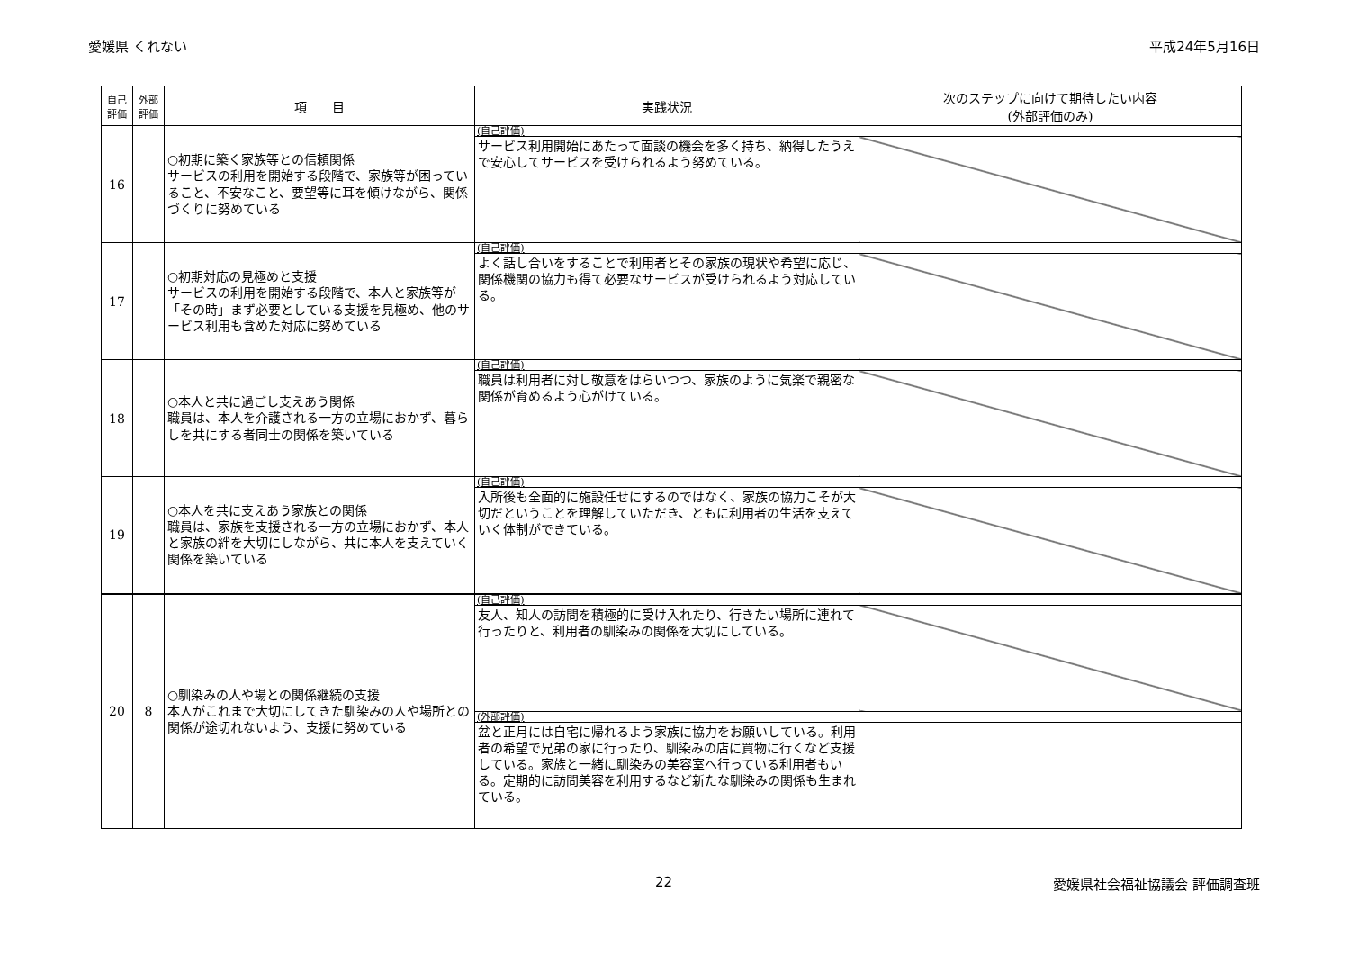愛媛県 くれない 平成24年5月16日
| 自己 評価 | 外部 評価 | 項 目 | 実践状況 | 次のステップに向けて期待したい内容 (外部評価のみ) |
| --- | --- | --- | --- | --- |
| 16 | | ○初期に築く家族等との信頼関係 サービスの利用を開始する段階で、家族等が困っていること、不安なこと、要望等に耳を傾けながら、関係づくりに努めている | (自己評価) | |
| | | | サービス利用開始にあたって面談の機会を多く持ち、納得したうえで安心してサービスを受けられるよう努めている。 | |
| 17 | | ○初期対応の見極めと支援 サービスの利用を開始する段階で、本人と家族等が「その時」まず必要としている支援を見極め、他のサービス利用も含めた対応に努めている | (自己評価) | |
| | | | よく話し合いをすることで利用者とその家族の現状や希望に応じ、関係機関の協力も得て必要なサービスが受けられるよう対応している。 | |
| 18 | | ○本人と共に過ごし支えあう関係 職員は、本人を介護される一方の立場におかず、暮らしを共にする者同士の関係を築いている | (自己評価) | |
| | | | 職員は利用者に対し敬意をはらいつつ、家族のように気楽で親密な関係が育めるよう心がけている。 | |
| 19 | | ○本人を共に支えあう家族との関係 職員は、家族を支援される一方の立場におかず、本人と家族の絆を大切にしながら、共に本人を支えていく関係を築いている | (自己評価) | |
| | | | 入所後も全面的に施設任せにするのではなく、家族の協力こそが大切だということを理解していただき、ともに利用者の生活を支えていく体制ができている。 | |
| 20 | 8 | ○馴染みの人や場との関係継続の支援 本人がこれまで大切にしてきた馴染みの人や場所との関係が途切れないよう、支援に努めている | (自己評価) | |
| | | | 友人、知人の訪問を積極的に受け入れたり、行きたい場所に連れて行ったりと、利用者の馴染みの関係を大切にしている。 | |
| | | | (外部評価) | |
| | | | 盆と正月には自宅に帰れるよう家族に協力をお願いしている。利用者の希望で兄弟の家に行ったり、馴染みの店に買物に行くなど支援している。家族と一緒に馴染みの美容室へ行っている利用者もいる。定期的に訪問美容を利用するなど新たな馴染みの関係も生まれている。 | |
22 愛媛県社会福祉協議会 評価調査班